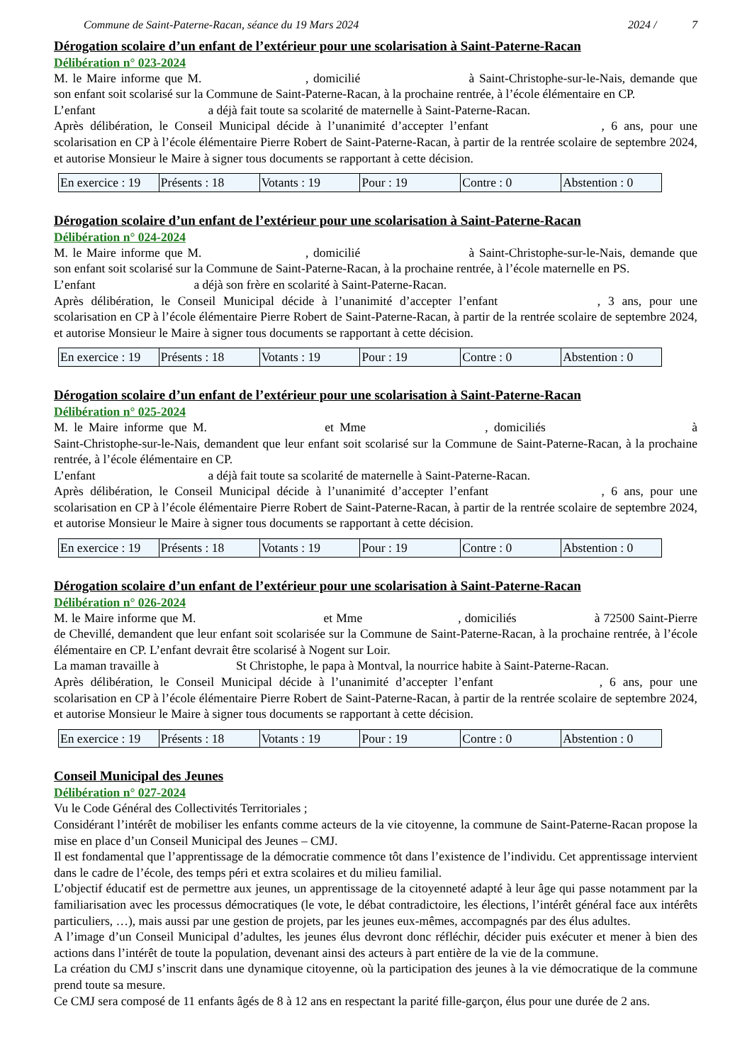Commune de Saint-Paterne-Racan, séance du 19 Mars 2024 2024 / 7
Dérogation scolaire d’un enfant de l’extérieur pour une scolarisation à Saint-Paterne-Racan
Délibération n° 023-2024
M. le Maire informe que M. , domicilié à Saint-Christophe-sur-le-Nais, demande que son enfant soit scolarisé sur la Commune de Saint-Paterne-Racan, à la prochaine rentrée, à l’école élémentaire en CP.
L’enfant a déjà fait toute sa scolarité de maternelle à Saint-Paterne-Racan.
Après délibération, le Conseil Municipal décide à l’unanimité d’accepter l’enfant , 6 ans, pour une scolarisation en CP à l’école élémentaire Pierre Robert de Saint-Paterne-Racan, à partir de la rentrée scolaire de septembre 2024, et autorise Monsieur le Maire à signer tous documents se rapportant à cette décision.
| En exercice : 19 | Présents : 18 | Votants : 19 | Pour : 19 | Contre : 0 | Abstention : 0 |
Dérogation scolaire d’un enfant de l’extérieur pour une scolarisation à Saint-Paterne-Racan
Délibération n° 024-2024
M. le Maire informe que M. , domicilié à Saint-Christophe-sur-le-Nais, demande que son enfant soit scolarisé sur la Commune de Saint-Paterne-Racan, à la prochaine rentrée, à l’école maternelle en PS.
L’enfant a déjà son frère en scolarité à Saint-Paterne-Racan.
Après délibération, le Conseil Municipal décide à l’unanimité d’accepter l’enfant , 3 ans, pour une scolarisation en CP à l’école élémentaire Pierre Robert de Saint-Paterne-Racan, à partir de la rentrée scolaire de septembre 2024, et autorise Monsieur le Maire à signer tous documents se rapportant à cette décision.
| En exercice : 19 | Présents : 18 | Votants : 19 | Pour : 19 | Contre : 0 | Abstention : 0 |
Dérogation scolaire d’un enfant de l’extérieur pour une scolarisation à Saint-Paterne-Racan
Délibération n° 025-2024
M. le Maire informe que M. et Mme , domiciliés à Saint-Christophe-sur-le-Nais, demandent que leur enfant soit scolarisé sur la Commune de Saint-Paterne-Racan, à la prochaine rentrée, à l’école élémentaire en CP.
L’enfant a déjà fait toute sa scolarité de maternelle à Saint-Paterne-Racan.
Après délibération, le Conseil Municipal décide à l’unanimité d’accepter l’enfant , 6 ans, pour une scolarisation en CP à l’école élémentaire Pierre Robert de Saint-Paterne-Racan, à partir de la rentrée scolaire de septembre 2024, et autorise Monsieur le Maire à signer tous documents se rapportant à cette décision.
| En exercice : 19 | Présents : 18 | Votants : 19 | Pour : 19 | Contre : 0 | Abstention : 0 |
Dérogation scolaire d’un enfant de l’extérieur pour une scolarisation à Saint-Paterne-Racan
Délibération n° 026-2024
M. le Maire informe que M. et Mme , domiciliés à 72500 Saint-Pierre de Chevillé, demandent que leur enfant soit scolarisée sur la Commune de Saint-Paterne-Racan, à la prochaine rentrée, à l’école élémentaire en CP. L’enfant devrait être scolarisé à Nogent sur Loir.
La maman travaille à St Christophe, le papa à Montval, la nourrice habite à Saint-Paterne-Racan.
Après délibération, le Conseil Municipal décide à l’unanimité d’accepter l’enfant , 6 ans, pour une scolarisation en CP à l’école élémentaire Pierre Robert de Saint-Paterne-Racan, à partir de la rentrée scolaire de septembre 2024, et autorise Monsieur le Maire à signer tous documents se rapportant à cette décision.
| En exercice : 19 | Présents : 18 | Votants : 19 | Pour : 19 | Contre : 0 | Abstention : 0 |
Conseil Municipal des Jeunes
Délibération n° 027-2024
Vu le Code Général des Collectivités Territoriales ;
Considérant l’intérêt de mobiliser les enfants comme acteurs de la vie citoyenne, la commune de Saint-Paterne-Racan propose la mise en place d’un Conseil Municipal des Jeunes – CMJ.
Il est fondamental que l’apprentissage de la démocratie commence tôt dans l’existence de l’individu. Cet apprentissage intervient dans le cadre de l’école, des temps péri et extra scolaires et du milieu familial.
L’objectif éducatif est de permettre aux jeunes, un apprentissage de la citoyenneté adapté à leur âge qui passe notamment par la familiarisation avec les processus démocratiques (le vote, le débat contradictoire, les élections, l’intérêt général face aux intérêts particuliers, …), mais aussi par une gestion de projets, par les jeunes eux-mêmes, accompagnés par des élus adultes.
A l’image d’un Conseil Municipal d’adultes, les jeunes élus devront donc réfléchir, décider puis exécuter et mener à bien des actions dans l’intérêt de toute la population, devenant ainsi des acteurs à part entière de la vie de la commune.
La création du CMJ s’inscrit dans une dynamique citoyenne, où la participation des jeunes à la vie démocratique de la commune prend toute sa mesure.
Ce CMJ sera composé de 11 enfants âgés de 8 à 12 ans en respectant la parité fille-garçon, élus pour une durée de 2 ans.